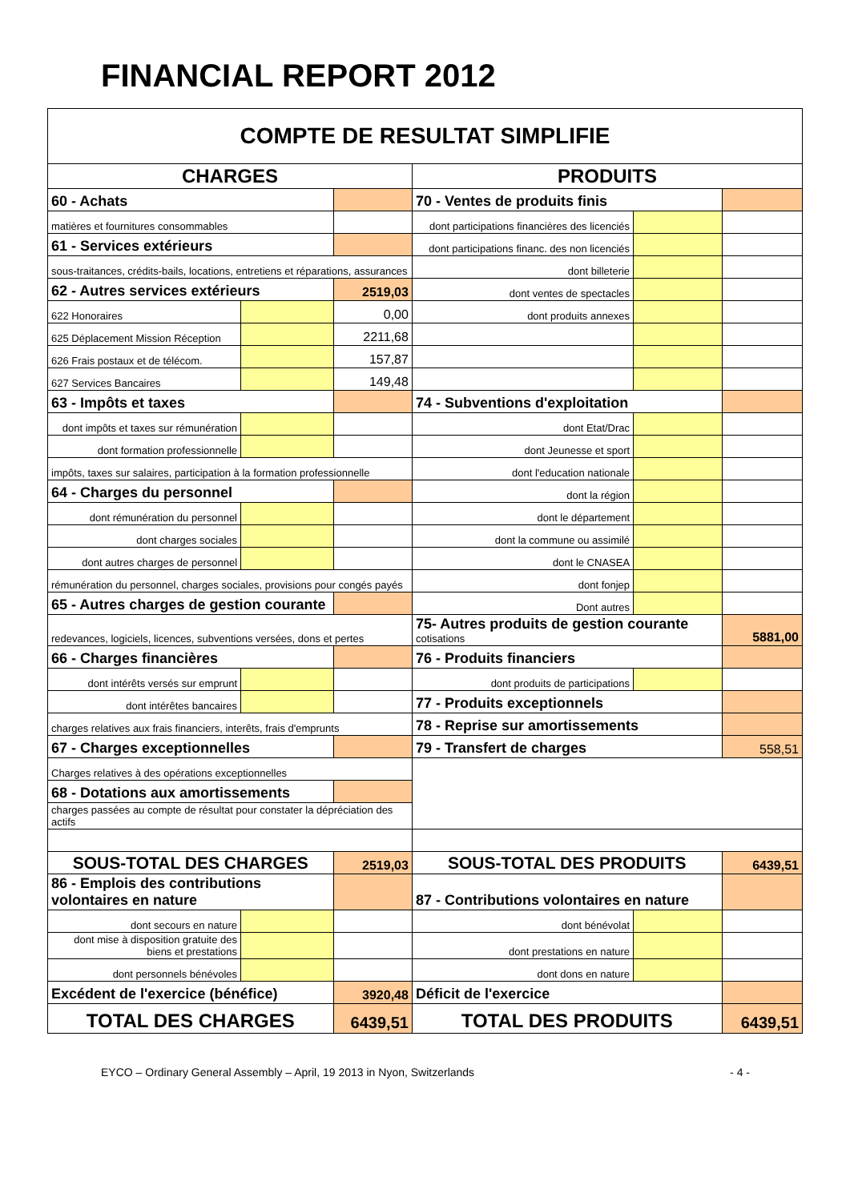FINANCIAL REPORT 2012
| COMPTE DE RESULTAT SIMPLIFIE | | | | | |
| CHARGES | | | PRODUITS | | |
| 60 - Achats | | | 70 - Ventes de produits finis | | |
| matières et fournitures consommables | | | dont participations financières des licenciés | | |
| 61 - Services extérieurs | | | dont participations financ. des non licenciés | | |
| sous-traitances, crédits-bails, locations, entretiens et réparations, assurances | | | dont billeterie | | |
| 62 - Autres services extérieurs | | 2519,03 | dont ventes de spectacles | | |
| 622 Honoraires | | 0,00 | dont produits annexes | | |
| 625 Déplacement Mission Réception | | 2211,68 | | | |
| 626 Frais postaux et de télécom. | | 157,87 | | | |
| 627 Services Bancaires | | 149,48 | | | |
| 63 - Impôts et taxes | | | 74 - Subventions d'exploitation | | |
| dont impôts et taxes sur rémunération | | | dont Etat/Drac | | |
| dont formation professionnelle | | | dont Jeunesse et sport | | |
| impôts, taxes sur salaires, participation à la formation professionnelle | | | dont l'education nationale | | |
| 64 - Charges du personnel | | | dont la région | | |
| dont rémunération du personnel | | | dont le département | | |
| dont charges sociales | | | dont la commune ou assimilé | | |
| dont autres charges de personnel | | | dont le CNASEA | | |
| rémunération du personnel, charges sociales, provisions pour congés payés | | | dont fonjep | | |
| 65 - Autres charges de gestion courante | | | Dont autres | | |
| redevances, logiciels, licences, subventions versées, dons et pertes | | | 75- Autres produits de gestion courante cotisations | | 5881,00 |
| 66 - Charges financières | | | 76 - Produits financiers | | |
| dont intérêts versés sur emprunt | | | dont produits de participations | | |
| dont intérêtes bancaires | | | 77 - Produits exceptionnels | | |
| charges relatives aux frais financiers, interêts, frais d'emprunts | | | 78 - Reprise sur amortissements | | |
| 67 - Charges exceptionnelles | | | 79 - Transfert de charges | | 558,51 |
| Charges relatives à des opérations exceptionnelles | | | | | |
| 68 - Dotations aux amortissements | | | | | |
| charges passées au compte de résultat pour constater la dépréciation des actifs | | | | | |
| SOUS-TOTAL DES CHARGES | | 2519,03 | SOUS-TOTAL DES PRODUITS | | 6439,51 |
| 86 - Emplois des contributions volontaires en nature | | | 87 - Contributions volontaires en nature | | |
| dont secours en nature | | | dont bénévolat | | |
| dont mise à disposition gratuite des biens et prestations | | | dont prestations en nature | | |
| dont personnels bénévoles | | | dont dons en nature | | |
| Excédent de l'exercice (bénéfice) | | 3920,48 | Déficit de l'exercice | | |
| TOTAL DES CHARGES | | 6439,51 | TOTAL DES PRODUITS | | 6439,51 |
EYCO – Ordinary General Assembly – April, 19 2013 in Nyon, Switzerlands - 4 -